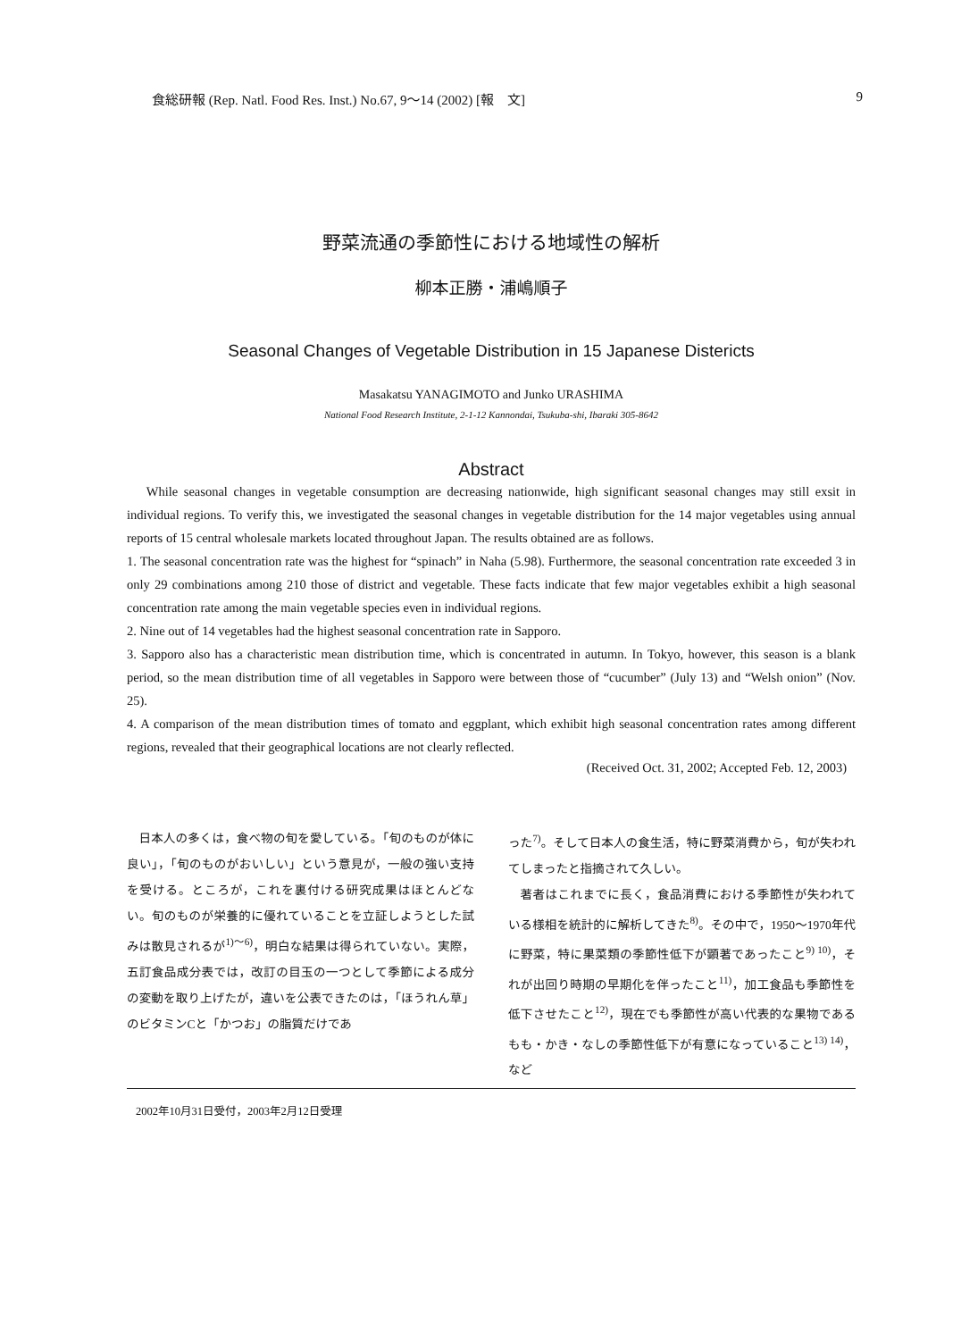食総研報 (Rep. Natl. Food Res. Inst.) No.67, 9～14 (2002) [報　文] 9
野菜流通の季節性における地域性の解析
柳本正勝・浦嶋順子
Seasonal Changes of Vegetable Distribution in 15 Japanese Distericts
Masakatsu YANAGIMOTO and Junko URASHIMA
National Food Research Institute, 2-1-12 Kannondai, Tsukuba-shi, Ibaraki 305-8642
Abstract
While seasonal changes in vegetable consumption are decreasing nationwide, high significant seasonal changes may still exsit in individual regions. To verify this, we investigated the seasonal changes in vegetable distribution for the 14 major vegetables using annual reports of 15 central wholesale markets located throughout Japan. The results obtained are as follows.
1. The seasonal concentration rate was the highest for “spinach” in Naha (5.98). Furthermore, the seasonal concentration rate exceeded 3 in only 29 combinations among 210 those of district and vegetable. These facts indicate that few major vegetables exhibit a high seasonal concentration rate among the main vegetable species even in individual regions.
2. Nine out of 14 vegetables had the highest seasonal concentration rate in Sapporo.
3. Sapporo also has a characteristic mean distribution time, which is concentrated in autumn. In Tokyo, however, this season is a blank period, so the mean distribution time of all vegetables in Sapporo were between those of “cucumber” (July 13) and “Welsh onion” (Nov. 25).
4. A comparison of the mean distribution times of tomato and eggplant, which exhibit high seasonal concentration rates among different regions, revealed that their geographical locations are not clearly reflected.
(Received Oct. 31, 2002; Accepted Feb. 12, 2003)
日本人の多くは，食べ物の旬を愛している。「旬のものが体に良い」，「旬のものがおいしい」という意見が，一般の強い支持を受ける。ところが，これを裏付ける研究成果はほとんどない。旬のものが栄養的に優れていることを立証しようとした試みは散見されるが<sup>1)～6)</sup>，明白な結果は得られていない。実際，五訂食品成分表では，改訂の目玉の一つとして季節による成分の変動を取り上げたが，違いを公表できたのは，「ほうれん草」のビタミンCと「かつお」の脂質だけであ
った<sup>7)</sup>。そして日本人の食生活，特に野菜消費から，旬が失われてしまったと指摘されて久しい。
著者はこれまでに長く，食品消費における季節性が失われている様相を統計的に解析してきた<sup>8)</sup>。その中で，1950～1970年代に野菜，特に果菜類の季節性低下が顕著であったこと<sup>9) 10)</sup>，それが出回り時期の早期化を伴ったこと<sup>11)</sup>，加工食品も季節性を低下させたこと<sup>12)</sup>，現在でも季節性が高い代表的な果物であるもも・かき・なしの季節性低下が有意になっていること<sup>13) 14)</sup>，など
2002年10月31日受付，2003年2月12日受理